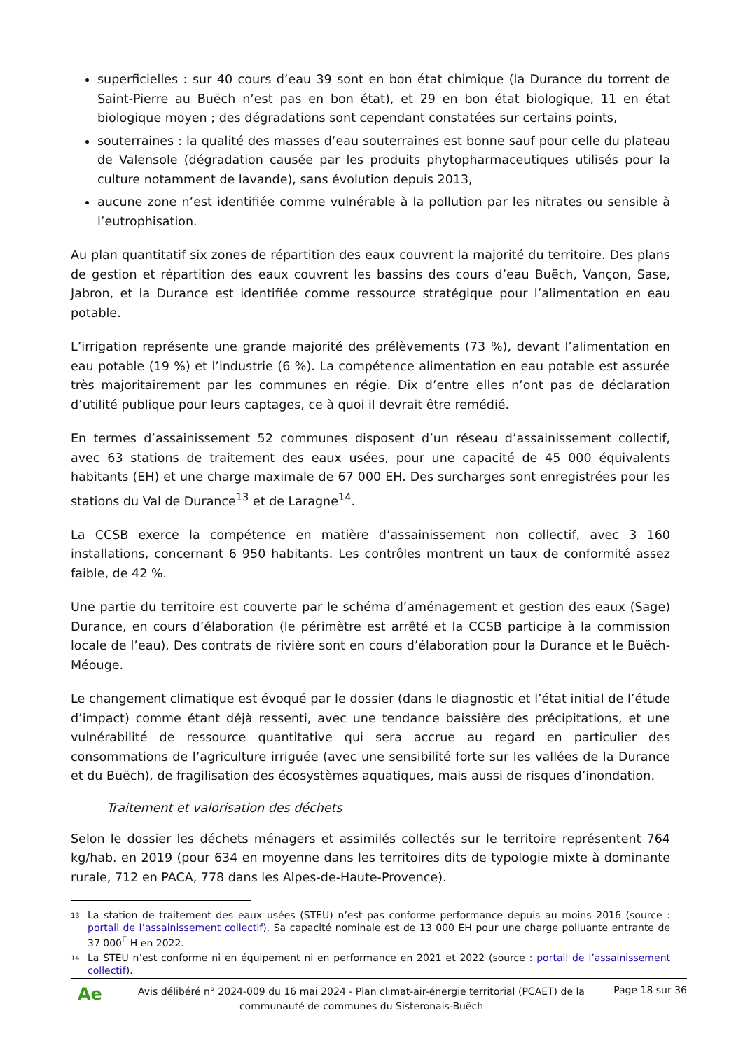superficielles : sur 40 cours d’eau 39 sont en bon état chimique (la Durance du torrent de Saint-Pierre au Buëch n’est pas en bon état), et 29 en bon état biologique, 11 en état biologique moyen ; des dégradations sont cependant constatées sur certains points,
souterraines : la qualité des masses d’eau souterraines est bonne sauf pour celle du plateau de Valensole (dégradation causée par les produits phytopharmaceutiques utilisés pour la culture notamment de lavande), sans évolution depuis 2013,
aucune zone n’est identifiée comme vulnérable à la pollution par les nitrates ou sensible à l’eutrophisation.
Au plan quantitatif six zones de répartition des eaux couvrent la majorité du territoire. Des plans de gestion et répartition des eaux couvrent les bassins des cours d’eau Buëch, Vançon, Sase, Jabron, et la Durance est identifiée comme ressource stratégique pour l’alimentation en eau potable.
L’irrigation représente une grande majorité des prélèvements (73 %), devant l’alimentation en eau potable (19 %) et l’industrie (6 %). La compétence alimentation en eau potable est assurée très majoritairement par les communes en régie. Dix d’entre elles n’ont pas de déclaration d’utilité publique pour leurs captages, ce à quoi il devrait être remédié.
En termes d’assainissement 52 communes disposent d’un réseau d’assainissement collectif, avec 63 stations de traitement des eaux usées, pour une capacité de 45 000 équivalents habitants (EH) et une charge maximale de 67 000 EH. Des surcharges sont enregistrées pour les stations du Val de Durance<sup>13</sup> et de Laragne<sup>14</sup>.
La CCSB exerce la compétence en matière d’assainissement non collectif, avec 3 160 installations, concernant 6 950 habitants. Les contrôles montrent un taux de conformité assez faible, de 42 %.
Une partie du territoire est couverte par le schéma d’aménagement et gestion des eaux (Sage) Durance, en cours d’élaboration (le périmètre est arrêté et la CCSB participe à la commission locale de l’eau). Des contrats de rivière sont en cours d’élaboration pour la Durance et le Buëch-Méouge.
Le changement climatique est évoqué par le dossier (dans le diagnostic et l’état initial de l’étude d’impact) comme étant déjà ressenti, avec une tendance baissière des précipitations, et une vulnérabilité de ressource quantitative qui sera accrue au regard en particulier des consommations de l’agriculture irriguée (avec une sensibilité forte sur les vallées de la Durance et du Buëch), de fragilisation des écosystèmes aquatiques, mais aussi de risques d’inondation.
Traitement et valorisation des déchets
Selon le dossier les déchets ménagers et assimilés collectés sur le territoire représentent 764 kg/hab. en 2019 (pour 634 en moyenne dans les territoires dits de typologie mixte à dominante rurale, 712 en PACA, 778 dans les Alpes-de-Haute-Provence).
13 La station de traitement des eaux usées (STEU) n’est pas conforme performance depuis au moins 2016 (source : portail de l’assainissement collectif). Sa capacité nominale est de 13 000 EH pour une charge polluante entrante de 37 000<sup>E</sup> H en 2022.
14 La STEU n’est conforme ni en équipement ni en performance en 2021 et 2022 (source : portail de l’assainissement collectif).
Ae
Avis délibéré n° 2024-009 du 16 mai 2024 - Plan climat-air-énergie territorial (PCAET) de la communauté de communes du Sisteronais-Buëch
Page 18 sur 36